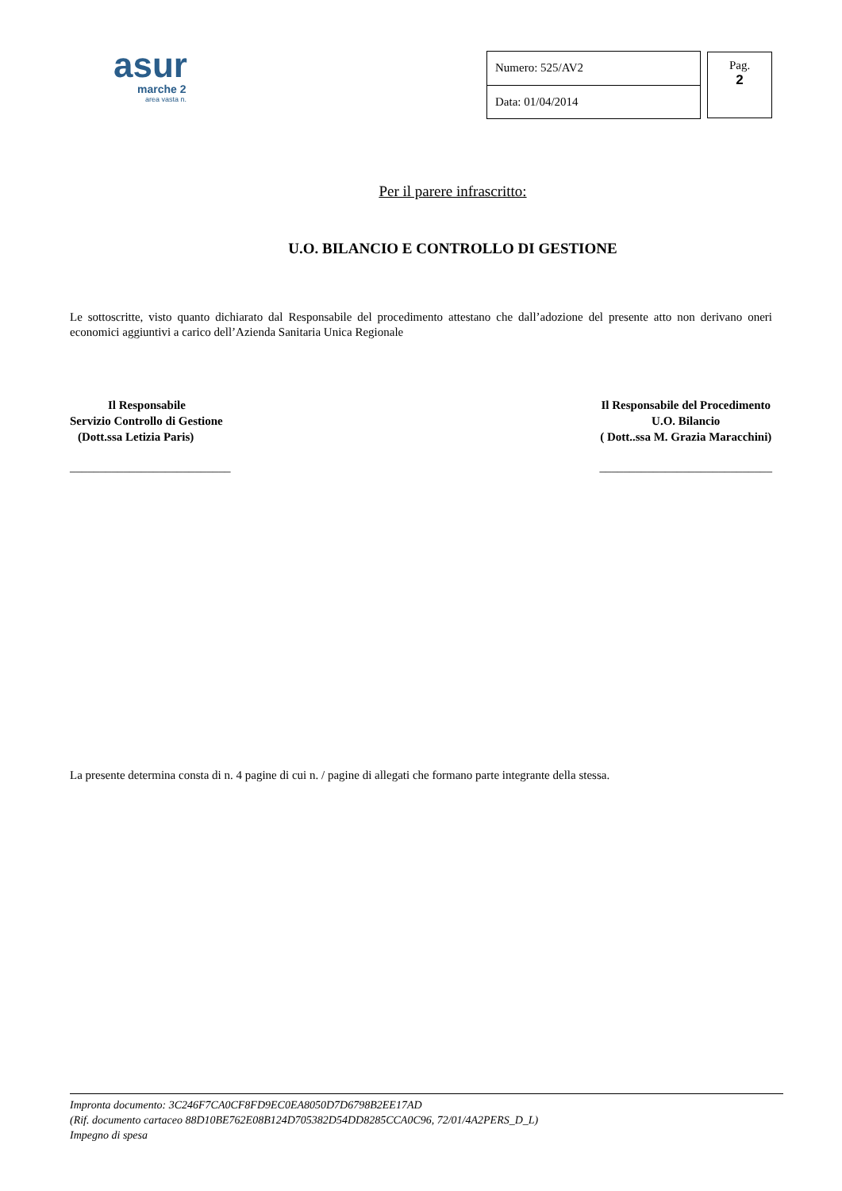asur
marche 2
area vasta n.
| Numero: 525/AV2 |
| Data: 01/04/2014 |
Pag.
2
Per il parere infrascritto:
U.O. BILANCIO E CONTROLLO DI GESTIONE
Le sottoscritte, visto quanto dichiarato dal Responsabile del procedimento attestano che dall’adozione del presente atto non derivano oneri economici aggiuntivi a carico dell’Azienda Sanitaria Unica Regionale
Il Responsabile
Servizio Controllo di Gestione
(Dott.ssa Letizia Paris)
___________________________
Il Responsabile del Procedimento
U.O. Bilancio
( Dott..ssa M. Grazia Maracchini)
_____________________________
La presente determina consta di n. 4 pagine di cui n. / pagine di allegati che formano parte integrante della stessa.
Impronta documento: 3C246F7CA0CF8FD9EC0EA8050D7D6798B2EE17AD
(Rif. documento cartaceo 88D10BE762E08B124D705382D54DD8285CCA0C96, 72/01/4A2PERS_D_L)
Impegno di spesa